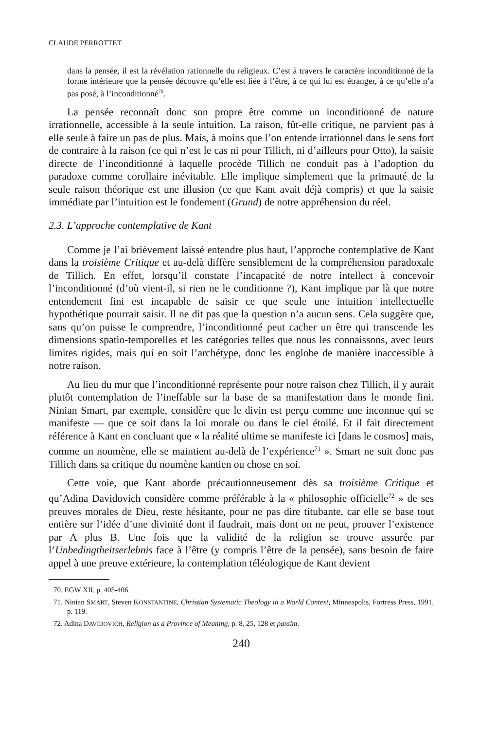CLAUDE PERROTTET
dans la pensée, il est la révélation rationnelle du religieux. C’est à travers le caractère inconditionné de la forme intérieure que la pensée découvre qu’elle est liée à l’être, à ce qui lui est étranger, à ce qu’elle n’a pas posé, à l’inconditionné<sup>70</sup>.
La pensée reconnaît donc son propre être comme un inconditionné de nature irrationnelle, accessible à la seule intuition. La raison, fût-elle critique, ne parvient pas à elle seule à faire un pas de plus. Mais, à moins que l’on entende irrationnel dans le sens fort de contraire à la raison (ce qui n’est le cas ni pour Tillich, ni d’ailleurs pour Otto), la saisie directe de l’inconditionné à laquelle procède Tillich ne conduit pas à l’adoption du paradoxe comme corollaire inévitable. Elle implique simplement que la primauté de la seule raison théorique est une illusion (ce que Kant avait déjà compris) et que la saisie immédiate par l’intuition est le fondement (Grund) de notre appréhension du réel.
2.3. L’approche contemplative de Kant
Comme je l’ai brièvement laissé entendre plus haut, l’approche contemplative de Kant dans la troisième Critique et au-delà diffère sensiblement de la compréhension paradoxale de Tillich. En effet, lorsqu’il constate l’incapacité de notre intellect à concevoir l’inconditionné (d’où vient-il, si rien ne le conditionne ?), Kant implique par là que notre entendement fini est incapable de saisir ce que seule une intuition intellectuelle hypothétique pourrait saisir. Il ne dit pas que la question n’a aucun sens. Cela suggère que, sans qu’on puisse le comprendre, l’inconditionné peut cacher un être qui transcende les dimensions spatio-temporelles et les catégories telles que nous les connaissons, avec leurs limites rigides, mais qui en soit l’archétype, donc les englobe de manière inaccessible à notre raison.
Au lieu du mur que l’inconditionné représente pour notre raison chez Tillich, il y aurait plutôt contemplation de l’ineffable sur la base de sa manifestation dans le monde fini. Ninian Smart, par exemple, considère que le divin est perçu comme une inconnue qui se manifeste — que ce soit dans la loi morale ou dans le ciel étoilé. Et il fait directement référence à Kant en concluant que « la réalité ultime se manifeste ici [dans le cosmos] mais, comme un noumène, elle se maintient au-delà de l’expérience<sup>71</sup> ». Smart ne suit donc pas Tillich dans sa critique du noumène kantien ou chose en soi.
Cette voie, que Kant aborde précautionneusement dès sa troisième Critique et qu’Adina Davidovich considère comme préférable à la « philosophie officielle<sup>72</sup> » de ses preuves morales de Dieu, reste hésitante, pour ne pas dire titubante, car elle se base tout entière sur l’idée d’une divinité dont il faudrait, mais dont on ne peut, prouver l’existence par A plus B. Une fois que la validité de la religion se trouve assurée par l’Unbedingtheitserlebnis face à l’être (y compris l’être de la pensée), sans besoin de faire appel à une preuve extérieure, la contemplation téléologique de Kant devient
70. EGW XII, p. 405-406.
71. Ninian SMART, Steven KONSTANTINE, Christian Systematic Theology in a World Context, Minneapolis, Fortress Press, 1991, p. 119.
72. Adina DAVIDOVICH, Religion as a Province of Meaning, p. 8, 25, 128 et passim.
240